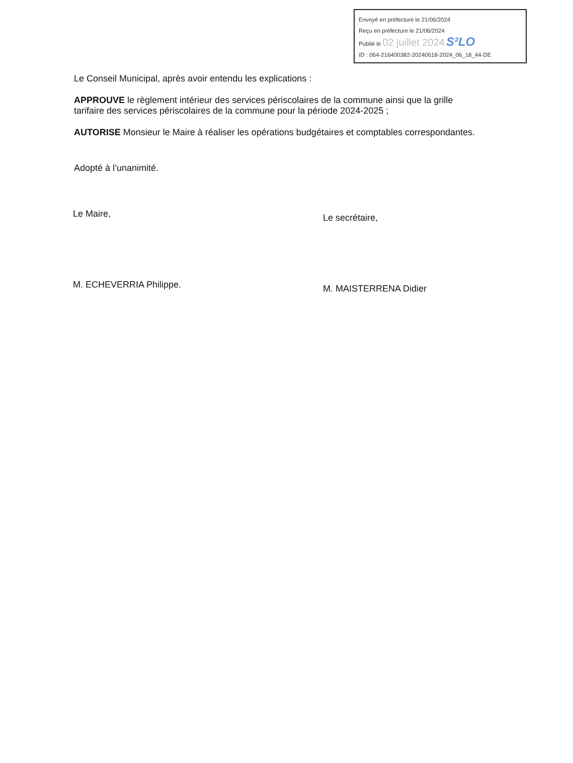Envoyé en préfecture le 21/06/2024
Reçu en préfecture le 21/06/2024
Publié le 02 juillet 2024 S²LO
ID : 064-216400382-20240618-2024_06_18_44-DE
Le Conseil Municipal, après avoir entendu les explications :
APPROUVE le règlement intérieur des services périscolaires de la commune ainsi que la grille tarifaire des services périscolaires de la commune pour la période 2024-2025 ;
AUTORISE Monsieur le Maire à réaliser les opérations budgétaires et comptables correspondantes.
Adopté à l’unanimité.
Le Maire,
M. ECHEVERRIA Philippe.
Le secrétaire,
M. MAISTERRENA Didier